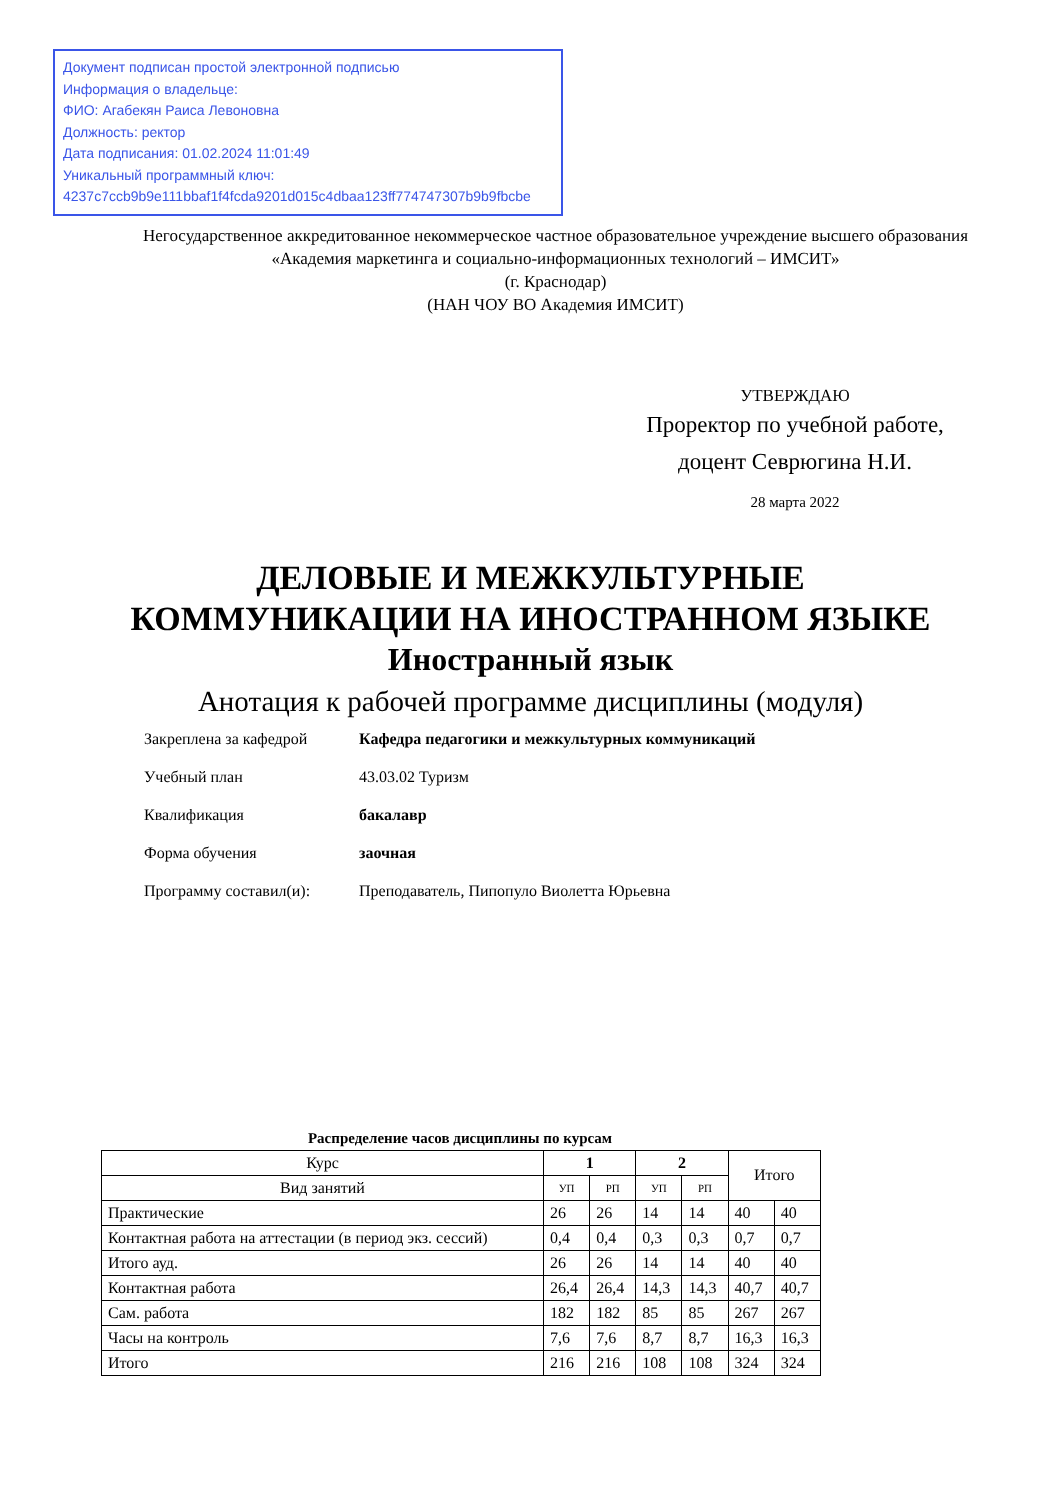Документ подписан простой электронной подписью
Информация о владельце:
ФИО: Агабекян Раиса Левоновна
Должность: ректор
Дата подписания: 01.02.2024 11:01:49
Уникальный программный ключ:
4237c7ccb9b9e111bbaf1f4fcda9201d015c4dbaa123ff774747307b9b9fbcbe
Негосударственное аккредитованное некоммерческое частное образовательное учреждение высшего образования
«Академия маркетинга и социально-информационных технологий – ИМСИТ»
(г. Краснодар)
(НАН ЧОУ ВО Академия ИМСИТ)
УТВЕРЖДАЮ
Проректор по учебной работе,
доцент Севрюгина Н.И.
28 марта 2022
ДЕЛОВЫЕ И МЕЖКУЛЬТУРНЫЕ
КОММУНИКАЦИИ НА ИНОСТРАННОМ ЯЗЫКЕ
Иностранный язык
Анотация к рабочей программе дисциплины (модуля)
| Закреплена за кафедрой | Кафедра педагогики и межкультурных коммуникаций |
| Учебный план | 43.03.02 Туризм |
| Квалификация | бакалавр |
| Форма обучения | заочная |
| Программу составил(и): | Преподаватель, Пипопуло Виолетта Юрьевна |
Распределение часов дисциплины по курсам
| Курс | 1 | | 2 | | Итого | |
| --- | --- | --- | --- | --- | --- | --- |
| Вид занятий | УП | РП | УП | РП | | |
| Практические | 26 | 26 | 14 | 14 | 40 | 40 |
| Контактная работа на аттестации (в период экз. сессий) | 0,4 | 0,4 | 0,3 | 0,3 | 0,7 | 0,7 |
| Итого ауд. | 26 | 26 | 14 | 14 | 40 | 40 |
| Контактная работа | 26,4 | 26,4 | 14,3 | 14,3 | 40,7 | 40,7 |
| Сам. работа | 182 | 182 | 85 | 85 | 267 | 267 |
| Часы на контроль | 7,6 | 7,6 | 8,7 | 8,7 | 16,3 | 16,3 |
| Итого | 216 | 216 | 108 | 108 | 324 | 324 |